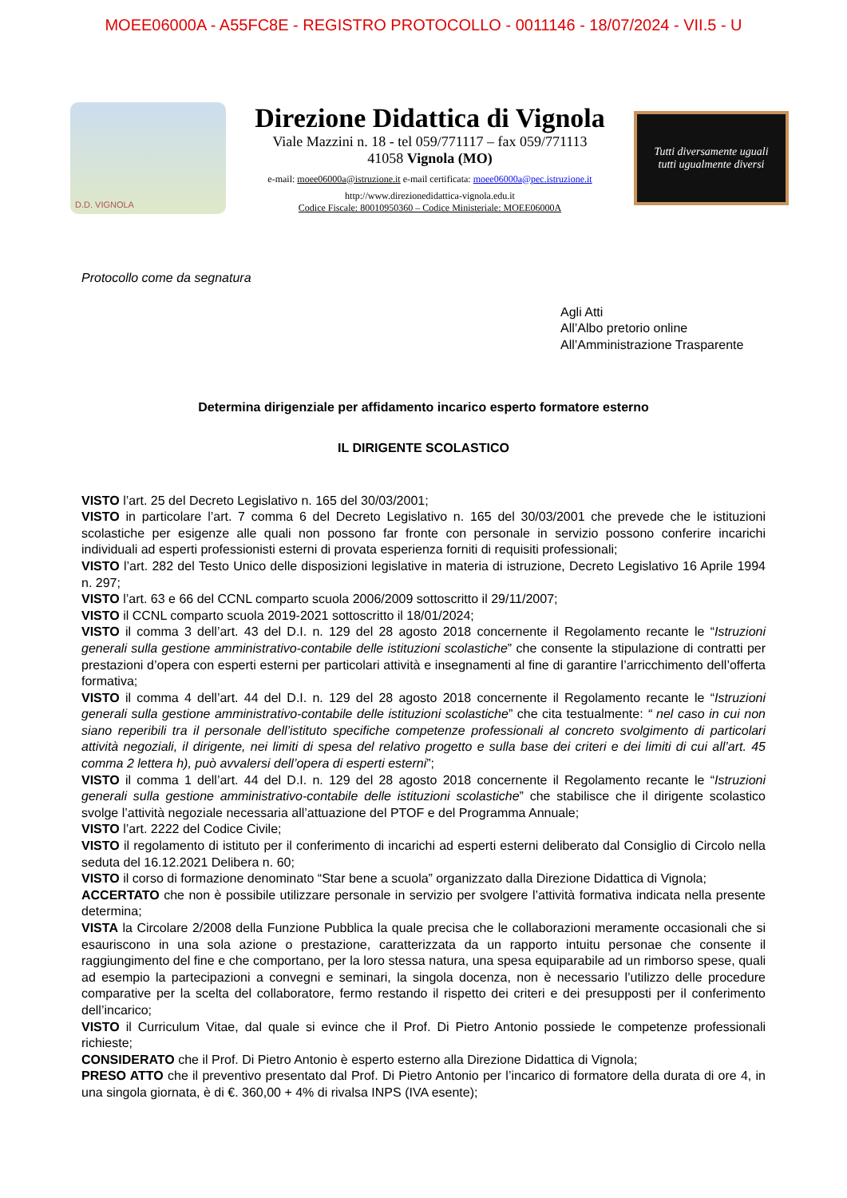MOEE06000A - A55FC8E - REGISTRO PROTOCOLLO - 0011146 - 18/07/2024 - VII.5 - U
D.D. VIGNOLA
Direzione Didattica di Vignola
Viale Mazzini n. 18 - tel 059/771117 – fax 059/771113
41058 Vignola (MO)
e-mail: moee06000a@istruzione.it e-mail certificata: moee06000a@pec.istruzione.it
http://www.direzionedidattica-vignola.edu.it
Codice Fiscale: 80010950360 – Codice Ministeriale: MOEE06000A
Tutti diversamente uguali
tutti ugualmente diversi
Protocollo come da segnatura
Agli Atti
All’Albo pretorio online
All’Amministrazione Trasparente
Determina dirigenziale per affidamento incarico esperto formatore esterno
IL DIRIGENTE SCOLASTICO
VISTO l’art. 25 del Decreto Legislativo n. 165 del 30/03/2001;
VISTO in particolare l’art. 7 comma 6 del Decreto Legislativo n. 165 del 30/03/2001 che prevede che le istituzioni scolastiche per esigenze alle quali non possono far fronte con personale in servizio possono conferire incarichi individuali ad esperti professionisti esterni di provata esperienza forniti di requisiti professionali;
VISTO l’art. 282 del Testo Unico delle disposizioni legislative in materia di istruzione, Decreto Legislativo 16 Aprile 1994 n. 297;
VISTO l’art. 63 e 66 del CCNL comparto scuola 2006/2009 sottoscritto il 29/11/2007;
VISTO il CCNL comparto scuola 2019-2021 sottoscritto il 18/01/2024;
VISTO il comma 3 dell’art. 43 del D.I. n. 129 del 28 agosto 2018 concernente il Regolamento recante le “Istruzioni generali sulla gestione amministrativo-contabile delle istituzioni scolastiche” che consente la stipulazione di contratti per prestazioni d’opera con esperti esterni per particolari attività e insegnamenti al fine di garantire l’arricchimento dell’offerta formativa;
VISTO il comma 4 dell’art. 44 del D.I. n. 129 del 28 agosto 2018 concernente il Regolamento recante le “Istruzioni generali sulla gestione amministrativo-contabile delle istituzioni scolastiche” che cita testualmente: “ nel caso in cui non siano reperibili tra il personale dell’istituto specifiche competenze professionali al concreto svolgimento di particolari attività negoziali, il dirigente, nei limiti di spesa del relativo progetto e sulla base dei criteri e dei limiti di cui all’art. 45 comma 2 lettera h), può avvalersi dell’opera di esperti esterni”;
VISTO il comma 1 dell’art. 44 del D.I. n. 129 del 28 agosto 2018 concernente il Regolamento recante le “Istruzioni generali sulla gestione amministrativo-contabile delle istituzioni scolastiche” che stabilisce che il dirigente scolastico svolge l’attività negoziale necessaria all’attuazione del PTOF e del Programma Annuale;
VISTO l’art. 2222 del Codice Civile;
VISTO il regolamento di istituto per il conferimento di incarichi ad esperti esterni deliberato dal Consiglio di Circolo nella seduta del 16.12.2021 Delibera n. 60;
VISTO il corso di formazione denominato “Star bene a scuola” organizzato dalla Direzione Didattica di Vignola;
ACCERTATO che non è possibile utilizzare personale in servizio per svolgere l’attività formativa indicata nella presente determina;
VISTA la Circolare 2/2008 della Funzione Pubblica la quale precisa che le collaborazioni meramente occasionali che si esauriscono in una sola azione o prestazione, caratterizzata da un rapporto intuitu personae che consente il raggiungimento del fine e che comportano, per la loro stessa natura, una spesa equiparabile ad un rimborso spese, quali ad esempio la partecipazioni a convegni e seminari, la singola docenza, non è necessario l’utilizzo delle procedure comparative per la scelta del collaboratore, fermo restando il rispetto dei criteri e dei presupposti per il conferimento dell’incarico;
VISTO il Curriculum Vitae, dal quale si evince che il Prof. Di Pietro Antonio possiede le competenze professionali richieste;
CONSIDERATO che il Prof. Di Pietro Antonio è esperto esterno alla Direzione Didattica di Vignola;
PRESO ATTO che il preventivo presentato dal Prof. Di Pietro Antonio per l’incarico di formatore della durata di ore 4, in una singola giornata, è di €. 360,00 + 4% di rivalsa INPS (IVA esente);